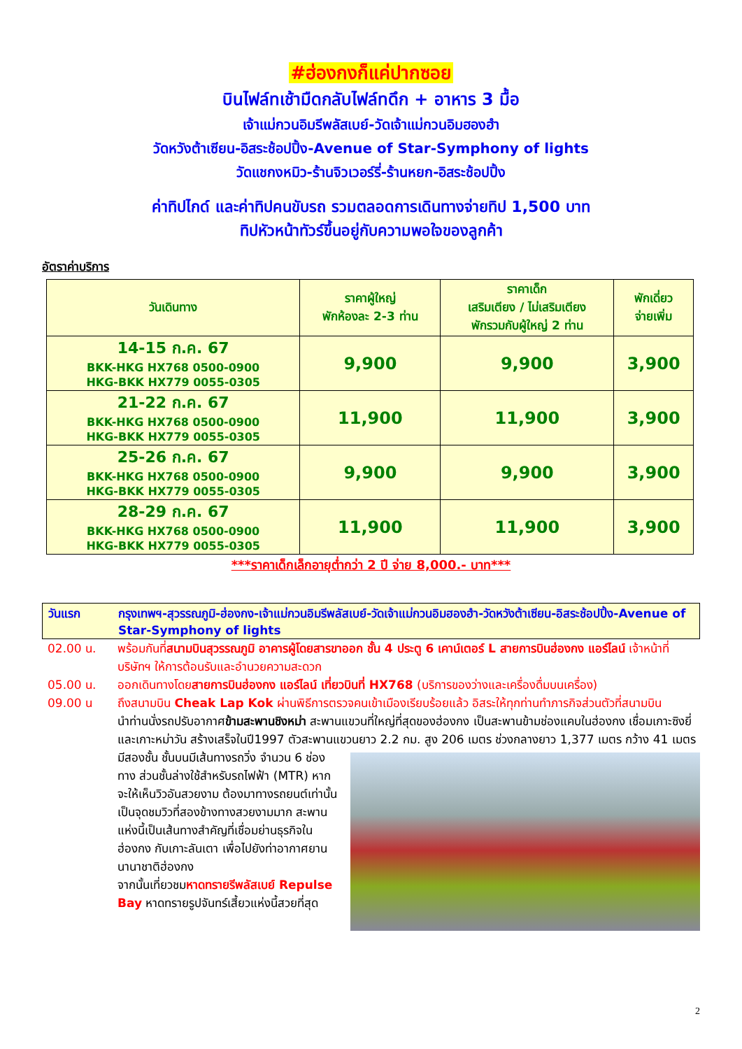#ฮ่องกงก็แค่ปากซอย
บินไฟล์ทเช้ามืดกลับไฟล์ทดึก + อาหาร 3 มื้อ
เจ้าแม่กวนอิมรีพลัสเบย์-วัดเจ้าแม่กวนอิมฮองฮำ
วัดหวังต้าเซียน-อิสระช้อปปิ้ง-Avenue of Star-Symphony of lights
วัดแชกงหมิว-ร้านจิวเวอร์รี่-ร้านหยก-อิสระช้อปปิ้ง
ค่าทิปไกด์ และค่าทิปคนขับรถ รวมตลอดการเดินทางจ่ายทิป 1,500 บาท
ทิปหัวหน้าทัวร์ขึ้นอยู่กับความพอใจของลูกค้า
อัตราค่าบริการ
| วันเดินทาง | ราคาผู้ใหญ่ พักห้องละ 2-3 ท่าน | ราคาเด็ก เสริมเตียง / ไม่เสริมเตียง พักรวมกับผู้ใหญ่ 2 ท่าน | พักเดี่ยว จ่ายเพิ่ม |
| --- | --- | --- | --- |
| 14-15 ก.ค. 67 BKK-HKG HX768 0500-0900 HKG-BKK HX779 0055-0305 | 9,900 | 9,900 | 3,900 |
| 21-22 ก.ค. 67 BKK-HKG HX768 0500-0900 HKG-BKK HX779 0055-0305 | 11,900 | 11,900 | 3,900 |
| 25-26 ก.ค. 67 BKK-HKG HX768 0500-0900 HKG-BKK HX779 0055-0305 | 9,900 | 9,900 | 3,900 |
| 28-29 ก.ค. 67 BKK-HKG HX768 0500-0900 HKG-BKK HX779 0055-0305 | 11,900 | 11,900 | 3,900 |
***ราคาเด็กเล็กอายุต่ำกว่า 2 ปี จ่าย 8,000.- บาท***
วันแรก กรุงเทพฯ-สุวรรณภูมิ-ฮ่องกง-เจ้าแม่กวนอิมรีพลัสเบย์-วัดเจ้าแม่กวนอิมฮองฮำ-วัดหวังต้าเซียน-อิสระช้อปปิ้ง-Avenue of Star-Symphony of lights
02.00 น. พร้อมกันที่สนามบินสุวรรณภูมิ อาคารผู้โดยสารขาออก ชั้น 4 ประตู 6 เคาน์เตอร์ L สายการบินฮ่องกง แอร์ไลน์ เจ้าหน้าที่บริษัทฯ ให้การต้อนรับและอำนวยความสะดวก
05.00 น. ออกเดินทางโดยสายการบินฮ่องกง แอร์ไลน์ เที่ยวบินที่ HX768 (บริการของว่างและเครื่องดื่มบนเครื่อง)
09.00 น ถึงสนามบิน Cheak Lap Kok ผ่านพิธีการตรวจคนเข้าเมืองเรียบร้อยแล้ว อิสระให้ทุกท่านทำภารกิจส่วนตัวที่สนามบิน
นำท่านนั่งรถปรับอากาศข้ามสะพานชิงหม่า สะพานแขวนที่ใหญ่ที่สุดของฮ่องกง เป็นสะพานข้ามช่องแคบในฮ่องกง เชื่อมเกาะซิงยี่และเกาะหม่าวัน สร้างเสร็จในปี1997 ตัวสะพานแขวนยาว 2.2 กม. สูง 206 เมตร ช่วงกลางยาว 1,377 เมตร กว้าง 41 เมตร มีสองชั้น ชั้นบนมีเส้นทางรถวิ่ง
จำนวน 6 ช่องทาง ส่วนชั้นล่างใช้สำหรับรถไฟฟ้า (MTR) หากจะให้เห็นวิวอันสวยงาม ต้องมาทางรถยนต์เท่านั้น เป็นจุดชมวิวที่สองข้างทางสวยงามมาก สะพานแห่งนี้เป็นเส้นทางสำคัญที่เชื่อมย่านธุรกิจในฮ่องกง กับเกาะลันเตา เพื่อไปยังท่าอากาศยานนานาชาติฮ่องกง
จากนั้นเที่ยวชมหาดทรายรีพลัสเบย์ Repulse Bay หาดทรายรูปจันทร์เสี้ยวแห่งนี้สวยที่สุด
2